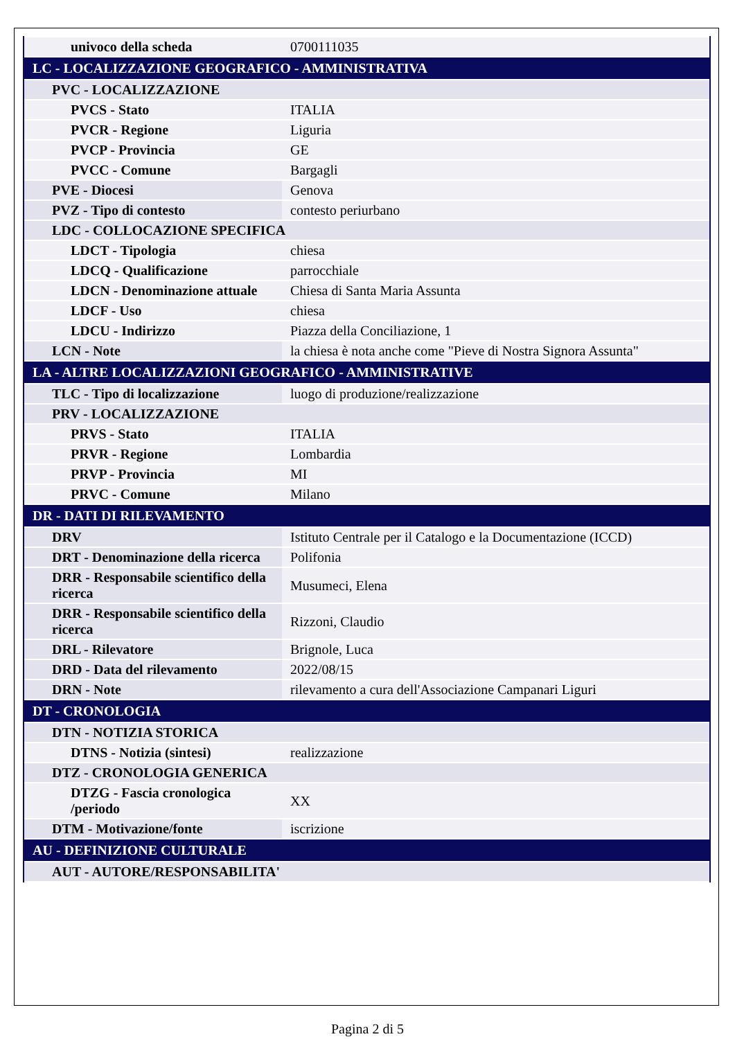| univoco della scheda | 0700111035 |
| LC - LOCALIZZAZIONE GEOGRAFICO - AMMINISTRATIVA | |
| PVC - LOCALIZZAZIONE | |
| PVCS - Stato | ITALIA |
| PVCR - Regione | Liguria |
| PVCP - Provincia | GE |
| PVCC - Comune | Bargagli |
| PVE - Diocesi | Genova |
| PVZ - Tipo di contesto | contesto periurbano |
| LDC - COLLOCAZIONE SPECIFICA | |
| LDCT - Tipologia | chiesa |
| LDCQ - Qualificazione | parrocchiale |
| LDCN - Denominazione attuale | Chiesa di Santa Maria Assunta |
| LDCF - Uso | chiesa |
| LDCU - Indirizzo | Piazza della Conciliazione, 1 |
| LCN - Note | la chiesa è nota anche come "Pieve di Nostra Signora Assunta" |
| LA - ALTRE LOCALIZZAZIONI GEOGRAFICO - AMMINISTRATIVE | |
| TLC - Tipo di localizzazione | luogo di produzione/realizzazione |
| PRV - LOCALIZZAZIONE | |
| PRVS - Stato | ITALIA |
| PRVR - Regione | Lombardia |
| PRVP - Provincia | MI |
| PRVC - Comune | Milano |
| DR - DATI DI RILEVAMENTO | |
| DRV | Istituto Centrale per il Catalogo e la Documentazione (ICCD) |
| DRT - Denominazione della ricerca | Polifonia |
| DRR - Responsabile scientifico della ricerca | Musumeci, Elena |
| DRR - Responsabile scientifico della ricerca | Rizzoni, Claudio |
| DRL - Rilevatore | Brignole, Luca |
| DRD - Data del rilevamento | 2022/08/15 |
| DRN - Note | rilevamento a cura dell'Associazione Campanari Liguri |
| DT - CRONOLOGIA | |
| DTN - NOTIZIA STORICA | |
| DTNS - Notizia (sintesi) | realizzazione |
| DTZ - CRONOLOGIA GENERICA | |
| DTZG - Fascia cronologica /periodo | XX |
| DTM - Motivazione/fonte | iscrizione |
| AU - DEFINIZIONE CULTURALE | |
| AUT - AUTORE/RESPONSABILITA' | |
Pagina 2 di 5